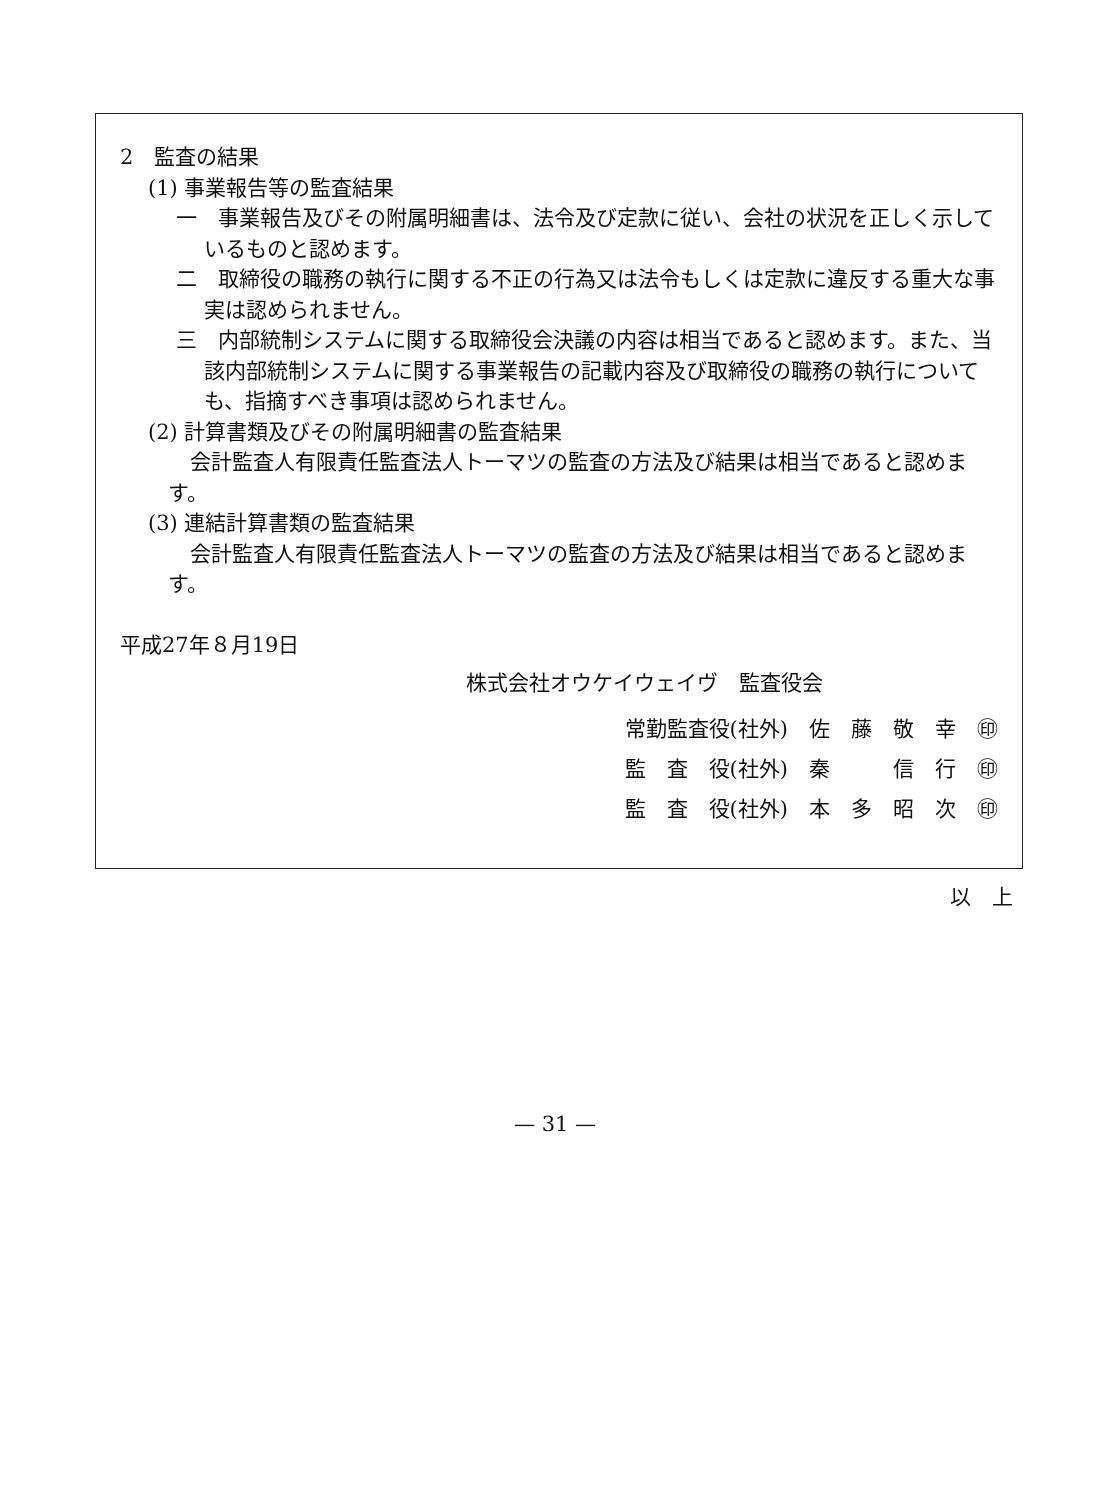2　監査の結果
(1) 事業報告等の監査結果
一　事業報告及びその附属明細書は、法令及び定款に従い、会社の状況を正しく示しているものと認めます。
二　取締役の職務の執行に関する不正の行為又は法令もしくは定款に違反する重大な事実は認められません。
三　内部統制システムに関する取締役会決議の内容は相当であると認めます。また、当該内部統制システムに関する事業報告の記載内容及び取締役の職務の執行についても、指摘すべき事項は認められません。
(2) 計算書類及びその附属明細書の監査結果
会計監査人有限責任監査法人トーマツの監査の方法及び結果は相当であると認めます。
(3) 連結計算書類の監査結果
会計監査人有限責任監査法人トーマツの監査の方法及び結果は相当であると認めます。
平成27年８月19日
株式会社オウケイウェイヴ　監査役会
常勤監査役(社外)　佐　藤　敬　幸　㊞
監　査　役(社外)　秦　　　信　行　㊞
監　査　役(社外)　本　多　昭　次　㊞
以　上
— 31 —